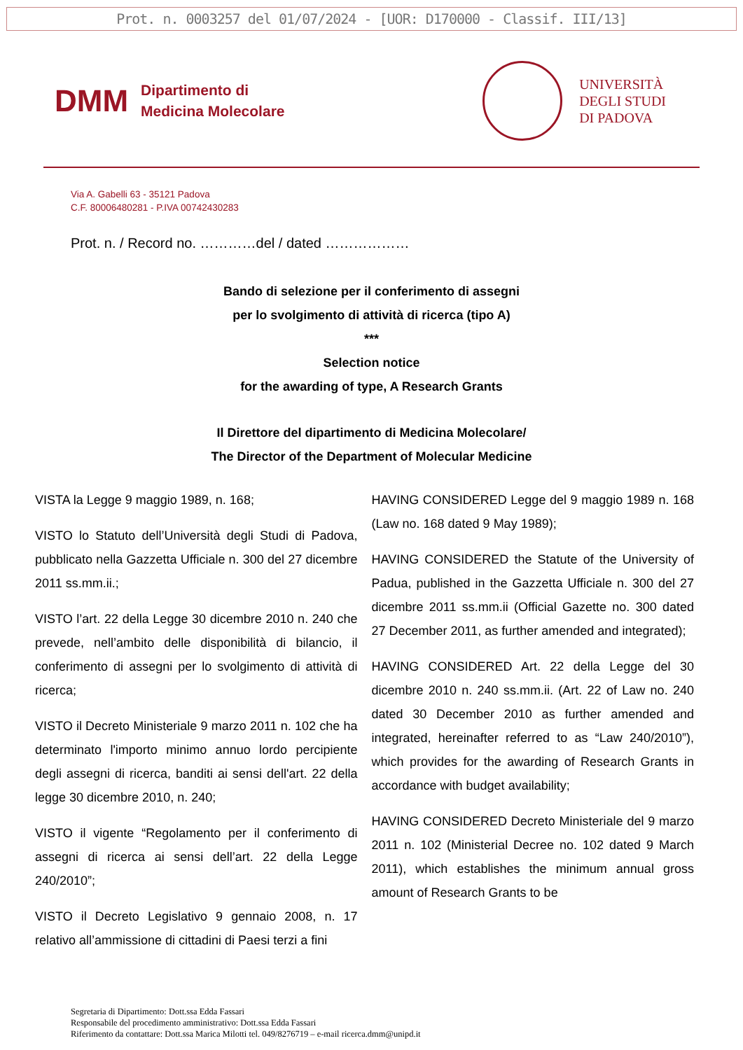Prot. n. 0003257 del 01/07/2024 - [UOR: D170000 - Classif. III/13]
DMM
Dipartimento di
Medicina Molecolare
UNIVERSITÀ
DEGLI STUDI
DI PADOVA
Via A. Gabelli 63 - 35121 Padova
C.F. 80006480281 - P.IVA 00742430283
Prot. n. / Record no. …………del / dated ………………
Bando di selezione per il conferimento di assegni
per lo svolgimento di attività di ricerca (tipo A)
***
Selection notice
for the awarding of type, A Research Grants
Il Direttore del dipartimento di Medicina Molecolare/
The Director of the Department of Molecular Medicine
VISTA la Legge 9 maggio 1989, n. 168;
VISTO lo Statuto dell’Università degli Studi di Padova, pubblicato nella Gazzetta Ufficiale n. 300 del 27 dicembre 2011 ss.mm.ii.;
VISTO l’art. 22 della Legge 30 dicembre 2010 n. 240 che prevede, nell’ambito delle disponibilità di bilancio, il conferimento di assegni per lo svolgimento di attività di ricerca;
VISTO il Decreto Ministeriale 9 marzo 2011 n. 102 che ha determinato l'importo minimo annuo lordo percipiente degli assegni di ricerca, banditi ai sensi dell'art. 22 della legge 30 dicembre 2010, n. 240;
VISTO il vigente “Regolamento per il conferimento di assegni di ricerca ai sensi dell’art. 22 della Legge 240/2010”;
VISTO il Decreto Legislativo 9 gennaio 2008, n. 17 relativo all’ammissione di cittadini di Paesi terzi a fini
HAVING CONSIDERED Legge del 9 maggio 1989 n. 168 (Law no. 168 dated 9 May 1989);
HAVING CONSIDERED the Statute of the University of Padua, published in the Gazzetta Ufficiale n. 300 del 27 dicembre 2011 ss.mm.ii (Official Gazette no. 300 dated 27 December 2011, as further amended and integrated);
HAVING CONSIDERED Art. 22 della Legge del 30 dicembre 2010 n. 240 ss.mm.ii. (Art. 22 of Law no. 240 dated 30 December 2010 as further amended and integrated, hereinafter referred to as “Law 240/2010”), which provides for the awarding of Research Grants in accordance with budget availability;
HAVING CONSIDERED Decreto Ministeriale del 9 marzo 2011 n. 102 (Ministerial Decree no. 102 dated 9 March 2011), which establishes the minimum annual gross amount of Research Grants to be
Segretaria di Dipartimento: Dott.ssa Edda Fassari
Responsabile del procedimento amministrativo: Dott.ssa Edda Fassari
Riferimento da contattare: Dott.ssa Marica Milotti tel. 049/8276719 – e-mail ricerca.dmm@unipd.it